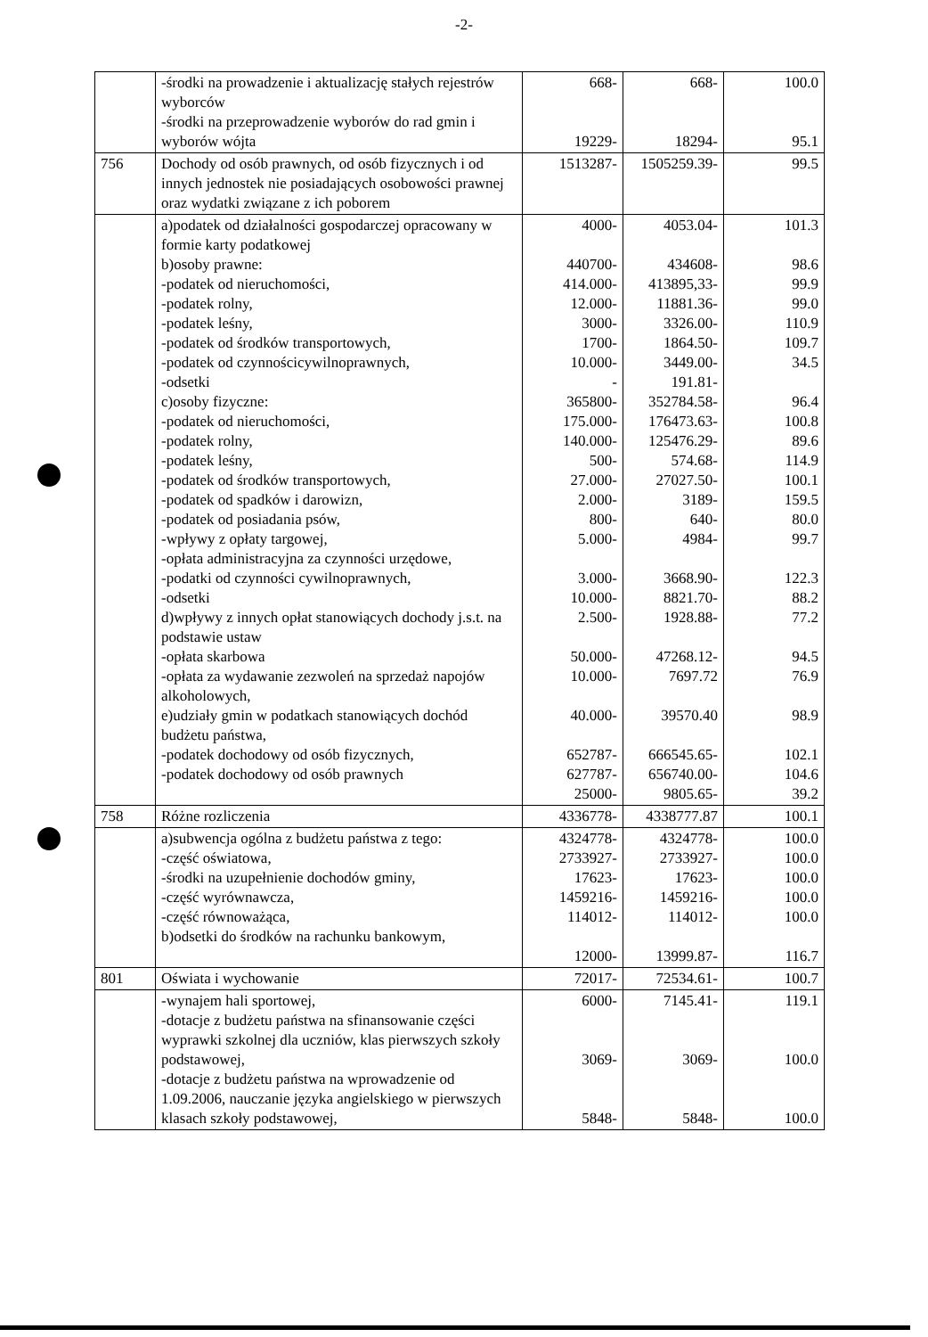-2-
| | -środki na prowadzenie i aktualizację stałych rejestrów wyborców -środki na przeprowadzenie wyborów do rad gmin i wyborów wójta | 668- 19229- | 668- 18294- | 100.0 95.1 |
| 756 | Dochody od osób prawnych, od osób fizycznych i od innych jednostek nie posiadających osobowości prawnej oraz wydatki związane z ich poborem | 1513287- | 1505259.39- | 99.5 |
| | a)podatek od działalności gospodarczej opracowany w formie karty podatkowej b)osoby prawne: -podatek od nieruchomości, -podatek rolny, -podatek leśny, -podatek od środków transportowych, -podatek od czynnościcywilnoprawnych, -odsetki c)osoby fizyczne: -podatek od nieruchomości, -podatek rolny, -podatek leśny, -podatek od środków transportowych, -podatek od spadków i darowizn, -podatek od posiadania psów, -wpływy z opłaty targowej, -opłata administracyjna za czynności urzędowe, -podatki od czynności cywilnoprawnych, -odsetki d)wpływy z innych opłat stanowiących dochody j.s.t. na podstawie ustaw -opłata skarbowa -opłata za wydawanie zezwoleń na sprzedaż napojów alkoholowych, e)udziały gmin w podatkach stanowiących dochód budżetu państwa, -podatek dochodowy od osób fizycznych, -podatek dochodowy od osób prawnych | 4000- 440700- 414.000- 12.000- 3000- 1700- 10.000- - 365800- 175.000- 140.000- 500- 27.000- 2.000- 800- 5.000- 3.000- 10.000- 2.500- 50.000- 10.000- 40.000- 652787- 627787- 25000- | 4053.04- 434608- 413895,33- 11881.36- 3326.00- 1864.50- 3449.00- 191.81- 352784.58- 176473.63- 125476.29- 574.68- 27027.50- 3189- 640- 4984- 3668.90- 8821.70- 1928.88- 47268.12- 7697.72 39570.40 666545.65- 656740.00- 9805.65- | 101.3 98.6 99.9 99.0 110.9 109.7 34.5 96.4 100.8 89.6 114.9 100.1 159.5 80.0 99.7 122.3 88.2 77.2 94.5 76.9 98.9 102.1 104.6 39.2 |
| 758 | Różne rozliczenia | 4336778- | 4338777.87 | 100.1 |
| | a)subwencja ogólna z budżetu państwa z tego: -część oświatowa, -środki na uzupełnienie dochodów gminy, -część wyrównawcza, -część równoważąca, b)odsetki do środków na rachunku bankowym, | 4324778- 2733927- 17623- 1459216- 114012- 12000- | 4324778- 2733927- 17623- 1459216- 114012- 13999.87- | 100.0 100.0 100.0 100.0 100.0 116.7 |
| 801 | Oświata i wychowanie | 72017- | 72534.61- | 100.7 |
| | -wynajem hali sportowej, -dotacje z budżetu państwa na sfinansowanie części wyprawki szkolnej dla uczniów, klas pierwszych szkoły podstawowej, -dotacje z budżetu państwa na wprowadzenie od 1.09.2006, nauczanie języka angielskiego w pierwszych klasach szkoły podstawowej, | 6000- 3069- 5848- | 7145.41- 3069- 5848- | 119.1 100.0 100.0 |